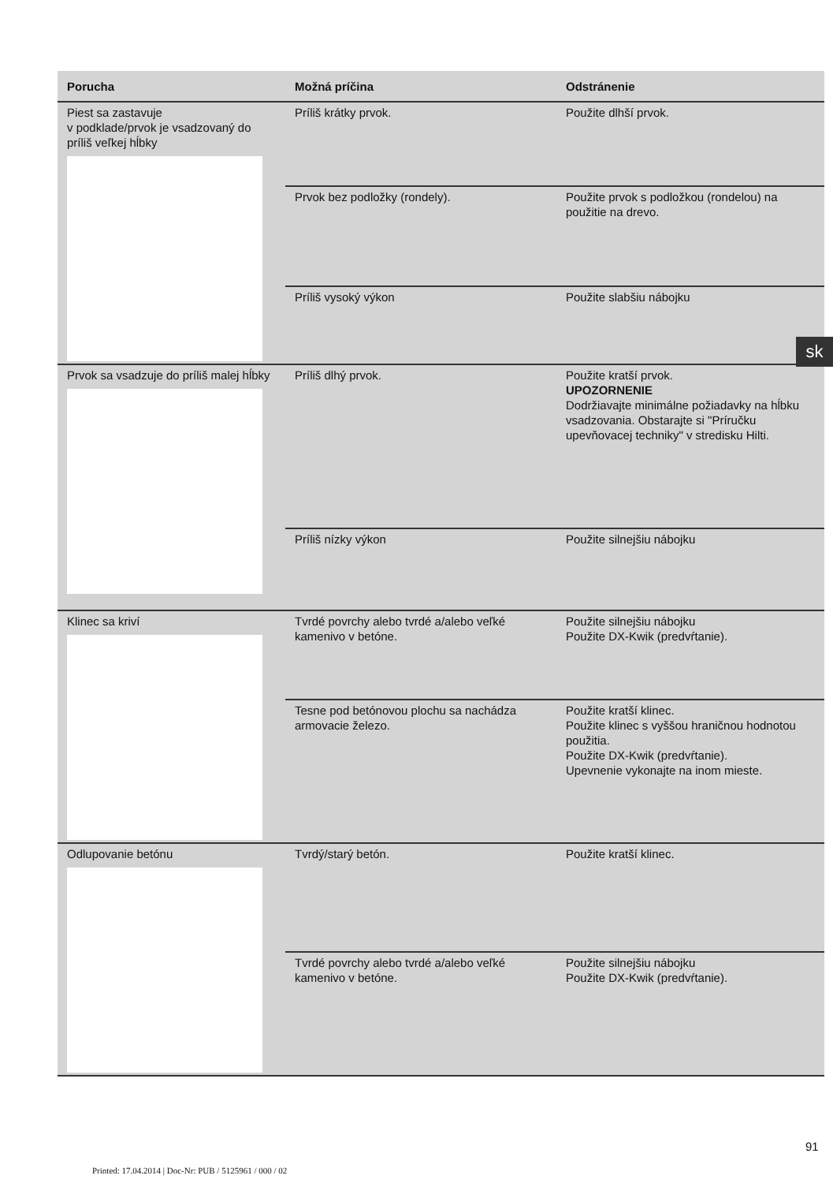| Porucha | Možná príčina | Odstránenie |
| --- | --- | --- |
| Piest sa zastavuje v podklade/prvok je vsadzovaný do príliš veľkej hĺbky | Príliš krátky prvok. | Použite dlhší prvok. |
| | Prvok bez podložky (rondely). | Použite prvok s podložkou (rondelou) na použitie na drevo. |
| | Príliš vysoký výkon | Použite slabšiu nábojku |
| Prvok sa vsadzuje do príliš malej hĺbky | Príliš dlhý prvok. | Použite kratší prvok. UPOZORNENIE Dodržiavajte minimálne požiadavky na hĺbku vsadzovania. Obstarajte si "Príručku upevňovacej techniky" v stredisku Hilti. |
| | Príliš nízky výkon | Použite silnejšiu nábojku |
| Klinec sa kriví | Tvrdé povrchy alebo tvrdé a/alebo veľké kamenivo v betóne. | Použite silnejšiu nábojku Použite DX-Kwik (predvŕtanie). |
| | Tesne pod betónovou plochu sa nachádza armovacie železo. | Použite kratší klinec. Použite klinec s vyššou hraničnou hodnotou použitia. Použite DX-Kwik (predvŕtanie). Upevnenie vykonajte na inom mieste. |
| Odlupovanie betónu | Tvrdý/starý betón. | Použite kratší klinec. |
| | Tvrdé povrchy alebo tvrdé a/alebo veľké kamenivo v betóne. | Použite silnejšiu nábojku Použite DX-Kwik (predvŕtanie). |
sk
91
Printed: 17.04.2014 | Doc-Nr: PUB / 5125961 / 000 / 02